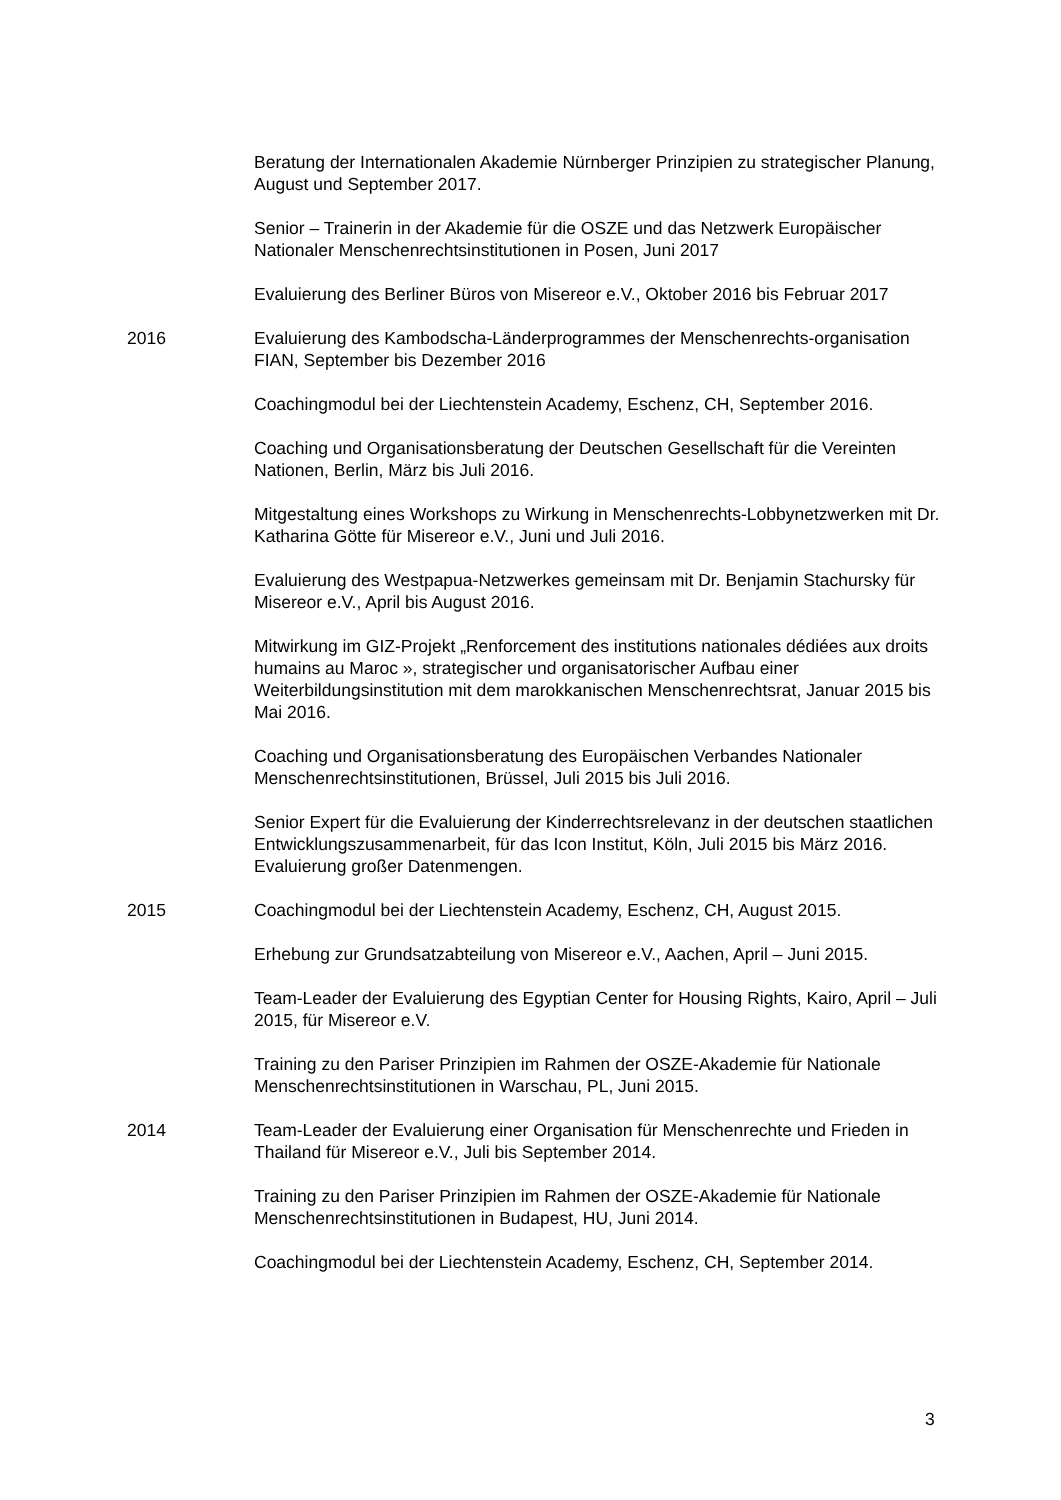Beratung der Internationalen Akademie Nürnberger Prinzipien zu strategischer Planung, August und September 2017.
Senior – Trainerin in der Akademie für die OSZE und das Netzwerk Europäischer Nationaler Menschenrechtsinstitutionen in Posen, Juni 2017
Evaluierung des Berliner Büros von Misereor e.V., Oktober 2016 bis Februar 2017
2016 Evaluierung des Kambodscha-Länderprogrammes der Menschenrechts-organisation FIAN, September bis Dezember 2016
Coachingmodul bei der Liechtenstein Academy, Eschenz, CH, September 2016.
Coaching und Organisationsberatung der Deutschen Gesellschaft für die Vereinten Nationen, Berlin, März bis Juli 2016.
Mitgestaltung eines Workshops zu Wirkung in Menschenrechts-Lobbynetzwerken mit Dr. Katharina Götte für Misereor e.V., Juni und Juli 2016.
Evaluierung des Westpapua-Netzwerkes gemeinsam mit Dr. Benjamin Stachursky für Misereor e.V., April bis August 2016.
Mitwirkung im GIZ-Projekt „Renforcement des institutions nationales dédiées aux droits humains au Maroc », strategischer und organisatorischer Aufbau einer Weiterbildungsinstitution mit dem marokkanischen Menschenrechtsrat, Januar 2015 bis Mai 2016.
Coaching und Organisationsberatung des Europäischen Verbandes Nationaler Menschenrechtsinstitutionen, Brüssel, Juli 2015 bis Juli 2016.
Senior Expert für die Evaluierung der Kinderrechtsrelevanz in der deutschen staatlichen Entwicklungszusammenarbeit, für das Icon Institut, Köln, Juli 2015 bis März 2016. Evaluierung großer Datenmengen.
2015 Coachingmodul bei der Liechtenstein Academy, Eschenz, CH, August 2015.
Erhebung zur Grundsatzabteilung von Misereor e.V., Aachen, April – Juni 2015.
Team-Leader der Evaluierung des Egyptian Center for Housing Rights, Kairo, April – Juli 2015, für Misereor e.V.
Training zu den Pariser Prinzipien im Rahmen der OSZE-Akademie für Nationale Menschenrechtsinstitutionen in Warschau, PL, Juni 2015.
2014 Team-Leader der Evaluierung einer Organisation für Menschenrechte und Frieden in Thailand für Misereor e.V., Juli bis September 2014.
Training zu den Pariser Prinzipien im Rahmen der OSZE-Akademie für Nationale Menschenrechtsinstitutionen in Budapest, HU, Juni 2014.
Coachingmodul bei der Liechtenstein Academy, Eschenz, CH, September 2014.
3